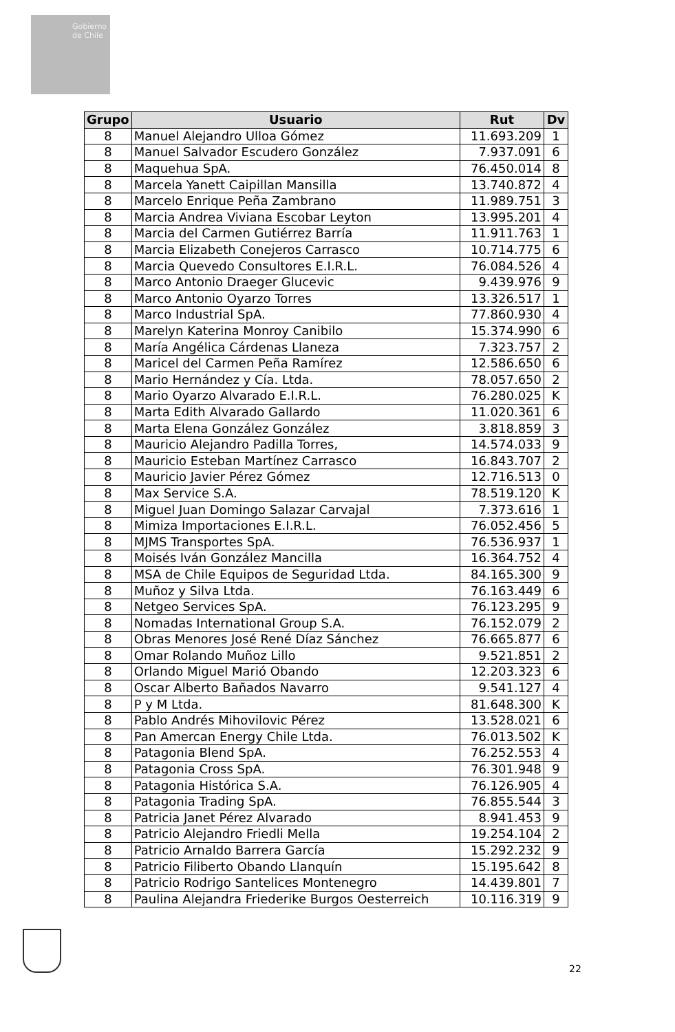Gobierno de Chile
| Grupo | Usuario | Rut | Dv |
| --- | --- | --- | --- |
| 8 | Manuel Alejandro Ulloa Gómez | 11.693.209 | 1 |
| 8 | Manuel Salvador Escudero González | 7.937.091 | 6 |
| 8 | Maquehua SpA. | 76.450.014 | 8 |
| 8 | Marcela Yanett Caipillan Mansilla | 13.740.872 | 4 |
| 8 | Marcelo Enrique Peña Zambrano | 11.989.751 | 3 |
| 8 | Marcia Andrea Viviana Escobar Leyton | 13.995.201 | 4 |
| 8 | Marcia del Carmen Gutiérrez Barría | 11.911.763 | 1 |
| 8 | Marcia Elizabeth Conejeros Carrasco | 10.714.775 | 6 |
| 8 | Marcia Quevedo Consultores E.I.R.L. | 76.084.526 | 4 |
| 8 | Marco Antonio Draeger Glucevic | 9.439.976 | 9 |
| 8 | Marco Antonio Oyarzo Torres | 13.326.517 | 1 |
| 8 | Marco Industrial SpA. | 77.860.930 | 4 |
| 8 | Marelyn Katerina Monroy Canibilo | 15.374.990 | 6 |
| 8 | María Angélica Cárdenas Llaneza | 7.323.757 | 2 |
| 8 | Maricel del Carmen Peña Ramírez | 12.586.650 | 6 |
| 8 | Mario Hernández y Cía. Ltda. | 78.057.650 | 2 |
| 8 | Mario Oyarzo Alvarado E.I.R.L. | 76.280.025 | K |
| 8 | Marta Edith Alvarado Gallardo | 11.020.361 | 6 |
| 8 | Marta Elena González González | 3.818.859 | 3 |
| 8 | Mauricio Alejandro Padilla Torres, | 14.574.033 | 9 |
| 8 | Mauricio Esteban Martínez Carrasco | 16.843.707 | 2 |
| 8 | Mauricio Javier Pérez Gómez | 12.716.513 | 0 |
| 8 | Max Service S.A. | 78.519.120 | K |
| 8 | Miguel Juan Domingo Salazar Carvajal | 7.373.616 | 1 |
| 8 | Mimiza Importaciones E.I.R.L. | 76.052.456 | 5 |
| 8 | MJMS Transportes SpA. | 76.536.937 | 1 |
| 8 | Moisés Iván González Mancilla | 16.364.752 | 4 |
| 8 | MSA de Chile Equipos de Seguridad Ltda. | 84.165.300 | 9 |
| 8 | Muñoz y Silva Ltda. | 76.163.449 | 6 |
| 8 | Netgeo Services SpA. | 76.123.295 | 9 |
| 8 | Nomadas International Group S.A. | 76.152.079 | 2 |
| 8 | Obras Menores José René Díaz Sánchez | 76.665.877 | 6 |
| 8 | Omar Rolando Muñoz Lillo | 9.521.851 | 2 |
| 8 | Orlando Miguel Marió Obando | 12.203.323 | 6 |
| 8 | Oscar Alberto Bañados Navarro | 9.541.127 | 4 |
| 8 | P y M Ltda. | 81.648.300 | K |
| 8 | Pablo Andrés Mihovilovic Pérez | 13.528.021 | 6 |
| 8 | Pan Amercan Energy Chile Ltda. | 76.013.502 | K |
| 8 | Patagonia Blend SpA. | 76.252.553 | 4 |
| 8 | Patagonia Cross SpA. | 76.301.948 | 9 |
| 8 | Patagonia Histórica S.A. | 76.126.905 | 4 |
| 8 | Patagonia Trading SpA. | 76.855.544 | 3 |
| 8 | Patricia Janet Pérez Alvarado | 8.941.453 | 9 |
| 8 | Patricio Alejandro Friedli Mella | 19.254.104 | 2 |
| 8 | Patricio Arnaldo Barrera García | 15.292.232 | 9 |
| 8 | Patricio Filiberto Obando Llanquín | 15.195.642 | 8 |
| 8 | Patricio Rodrigo Santelices Montenegro | 14.439.801 | 7 |
| 8 | Paulina Alejandra Friederike Burgos Oesterreich | 10.116.319 | 9 |
22